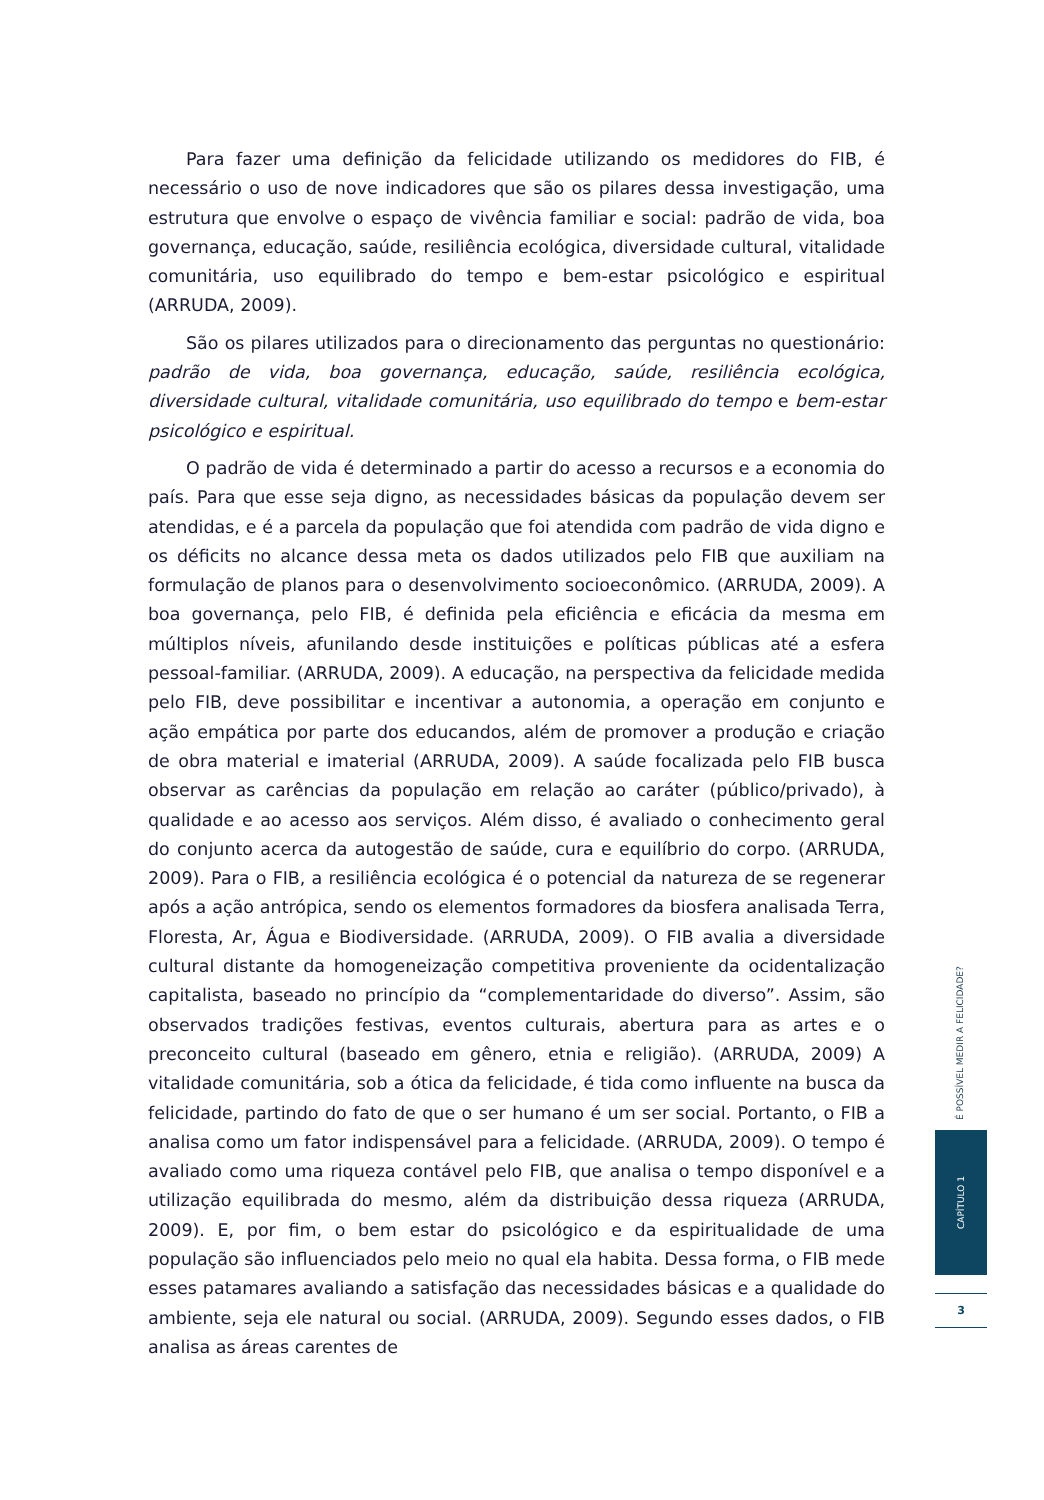Para fazer uma definição da felicidade utilizando os medidores do FIB, é necessário o uso de nove indicadores que são os pilares dessa investigação, uma estrutura que envolve o espaço de vivência familiar e social: padrão de vida, boa governança, educação, saúde, resiliência ecológica, diversidade cultural, vitalidade comunitária, uso equilibrado do tempo e bem-estar psicológico e espiritual (ARRUDA, 2009).
São os pilares utilizados para o direcionamento das perguntas no questionário: padrão de vida, boa governança, educação, saúde, resiliência ecológica, diversidade cultural, vitalidade comunitária, uso equilibrado do tempo e bem-estar psicológico e espiritual.
O padrão de vida é determinado a partir do acesso a recursos e a economia do país. Para que esse seja digno, as necessidades básicas da população devem ser atendidas, e é a parcela da população que foi atendida com padrão de vida digno e os déficits no alcance dessa meta os dados utilizados pelo FIB que auxiliam na formulação de planos para o desenvolvimento socioeconômico. (ARRUDA, 2009). A boa governança, pelo FIB, é definida pela eficiência e eficácia da mesma em múltiplos níveis, afunilando desde instituições e políticas públicas até a esfera pessoal-familiar. (ARRUDA, 2009). A educação, na perspectiva da felicidade medida pelo FIB, deve possibilitar e incentivar a autonomia, a operação em conjunto e ação empática por parte dos educandos, além de promover a produção e criação de obra material e imaterial (ARRUDA, 2009). A saúde focalizada pelo FIB busca observar as carências da população em relação ao caráter (público/privado), à qualidade e ao acesso aos serviços. Além disso, é avaliado o conhecimento geral do conjunto acerca da autogestão de saúde, cura e equilíbrio do corpo. (ARRUDA, 2009). Para o FIB, a resiliência ecológica é o potencial da natureza de se regenerar após a ação antrópica, sendo os elementos formadores da biosfera analisada Terra, Floresta, Ar, Água e Biodiversidade. (ARRUDA, 2009). O FIB avalia a diversidade cultural distante da homogeneização competitiva proveniente da ocidentalização capitalista, baseado no princípio da “complementaridade do diverso”. Assim, são observados tradições festivas, eventos culturais, abertura para as artes e o preconceito cultural (baseado em gênero, etnia e religião). (ARRUDA, 2009) A vitalidade comunitária, sob a ótica da felicidade, é tida como influente na busca da felicidade, partindo do fato de que o ser humano é um ser social. Portanto, o FIB a analisa como um fator indispensável para a felicidade. (ARRUDA, 2009). O tempo é avaliado como uma riqueza contável pelo FIB, que analisa o tempo disponível e a utilização equilibrada do mesmo, além da distribuição dessa riqueza (ARRUDA, 2009). E, por fim, o bem estar do psicológico e da espiritualidade de uma população são influenciados pelo meio no qual ela habita. Dessa forma, o FIB mede esses patamares avaliando a satisfação das necessidades básicas e a qualidade do ambiente, seja ele natural ou social. (ARRUDA, 2009). Segundo esses dados, o FIB analisa as áreas carentes de
É POSSÍVEL MEDIR A FELICIDADE?
CAPÍTULO 1
3